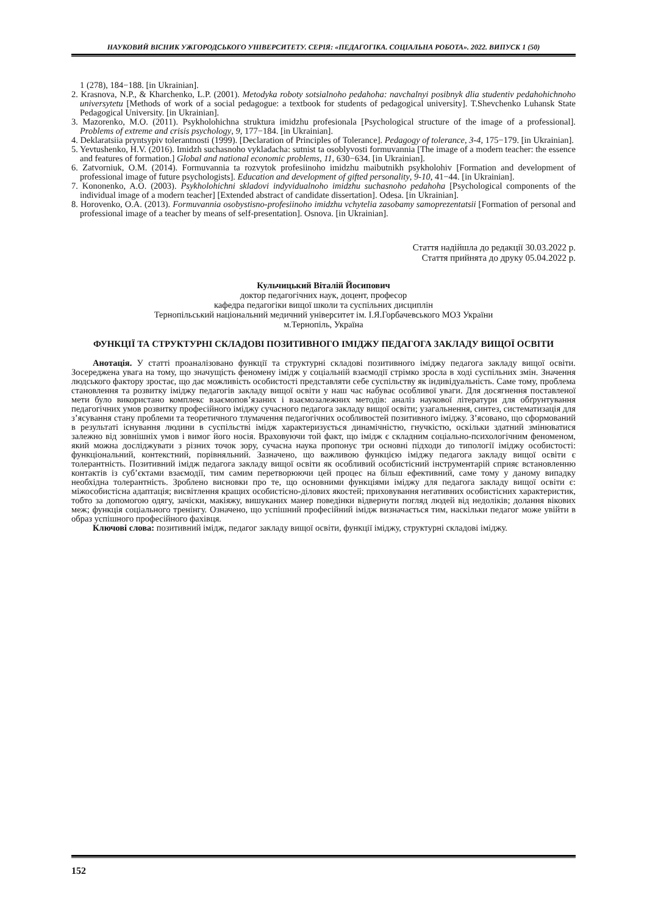НАУКОВИЙ ВІСНИК УЖГОРОДСЬКОГО УНІВЕРСИТЕТУ. СЕРІЯ: «ПЕДАГОГІКА. СОЦІАЛЬНА РОБОТА». 2022. ВИПУСК 1 (50)
1 (278), 184−188. [in Ukrainian].
2. Krasnova, N.P., & Kharchenko, L.P. (2001). Metodyka roboty sotsialnoho pedahoha: navchalnyi posibnyk dlia studentiv pedahohichnoho universytetu [Methods of work of a social pedagogue: a textbook for students of pedagogical university]. T.Shevchenko Luhansk State Pedagogical University. [in Ukrainian].
3. Mazorenko, M.O. (2011). Psykholohichna struktura imidzhu profesionala [Psychological structure of the image of a professional]. Problems of extreme and crisis psychology, 9, 177−184. [in Ukrainian].
4. Deklaratsiia pryntsypiv tolerantnosti (1999). [Declaration of Principles of Tolerance]. Pedagogy of tolerance, 3-4, 175−179. [in Ukrainian].
5. Yevtushenko, H.V. (2016). Imidzh suchasnoho vykladacha: sutnist ta osoblyvosti formuvannia [The image of a modern teacher: the essence and features of formation.] Global and national economic problems, 11, 630−634. [in Ukrainian].
6. Zatvorniuk, O.M. (2014). Formuvannia ta rozvytok profesiinoho imidzhu maibutnikh psykholohiv [Formation and development of professional image of future psychologists]. Education and development of gifted personality, 9-10, 41−44. [in Ukrainian].
7. Kononenko, A.O. (2003). Psykholohichni skladovi indyvidualnoho imidzhu suchasnoho pedahoha [Psychological components of the individual image of a modern teacher] [Extended abstract of candidate dissertation]. Odesa. [in Ukrainian].
8. Horovenko, O.A. (2013). Formuvannia osobystisno-profesiinoho imidzhu vchytelia zasobamy samoprezentatsii [Formation of personal and professional image of a teacher by means of self-presentation]. Osnova. [in Ukrainian].
Стаття надійшла до редакції 30.03.2022 р.
Стаття прийнята до друку 05.04.2022 р.
Кульчицький Віталій Йосипович
доктор педагогічних наук, доцент, професор
кафедра педагогіки вищої школи та суспільних дисциплін
Тернопільський національний медичний університет ім. І.Я.Горбачевського МОЗ України
м.Тернопіль, Україна
ФУНКЦІЇ ТА СТРУКТУРНІ СКЛАДОВІ ПОЗИТИВНОГО ІМІДЖУ ПЕДАГОГА ЗАКЛАДУ ВИЩОЇ ОСВІТИ
Анотація. У статті проаналізовано функції та структурні складові позитивного іміджу педагога закладу вищої освіти. Зосереджена увага на тому, що значущість феномену імідж у соціальній взаємодії стрімко зросла в ході суспільних змін. Значення людського фактору зростає, що дає можливість особистості представляти себе суспільству як індивідуальність. Саме тому, проблема становлення та розвитку іміджу педагогів закладу вищої освіти у наш час набуває особливої уваги. Для досягнення поставленої мети було використано комплекс взаємопов’язаних і взаємозалежних методів: аналіз наукової літератури для обґрунтування педагогічних умов розвитку професійного іміджу сучасного педагога закладу вищої освіти; узагальнення, синтез, систематизація для з’ясування стану проблеми та теоретичного тлумачення педагогічних особливостей позитивного іміджу. З’ясовано, що сформований в результаті існування людини в суспільстві імідж характеризується динамічністю, гнучкістю, оскільки здатний змінюватися залежно від зовнішніх умов і вимог його носія. Враховуючи той факт, що імідж є складним соціально-психологічним феноменом, який можна досліджувати з різних точок зору, сучасна наука пропонує три основні підходи до типології іміджу особистості: функціональний, контекстний, порівняльний. Зазначено, що важливою функцією іміджу педагога закладу вищої освіти є толерантність. Позитивний імідж педагога закладу вищої освіти як особливий особистісний інструментарій сприяє встановленню контактів із суб’єктами взаємодії, тим самим перетворюючи цей процес на більш ефективний, саме тому у даному випадку необхідна толерантність. Зроблено висновки про те, що основними функціями іміджу для педагога закладу вищої освіти є: міжособистісна адаптація; висвітлення кращих особистісно-ділових якостей; приховування негативних особистісних характеристик, тобто за допомогою одягу, зачіски, макіяжу, вишуканих манер поведінки відвернути погляд людей від недоліків; долання вікових меж; функція соціального тренінгу. Означено, що успішний професійний імідж визначається тим, наскільки педагог може увійти в образ успішного професійного фахівця.
Ключові слова: позитивний імідж, педагог закладу вищої освіти, функції іміджу, структурні складові іміджу.
152